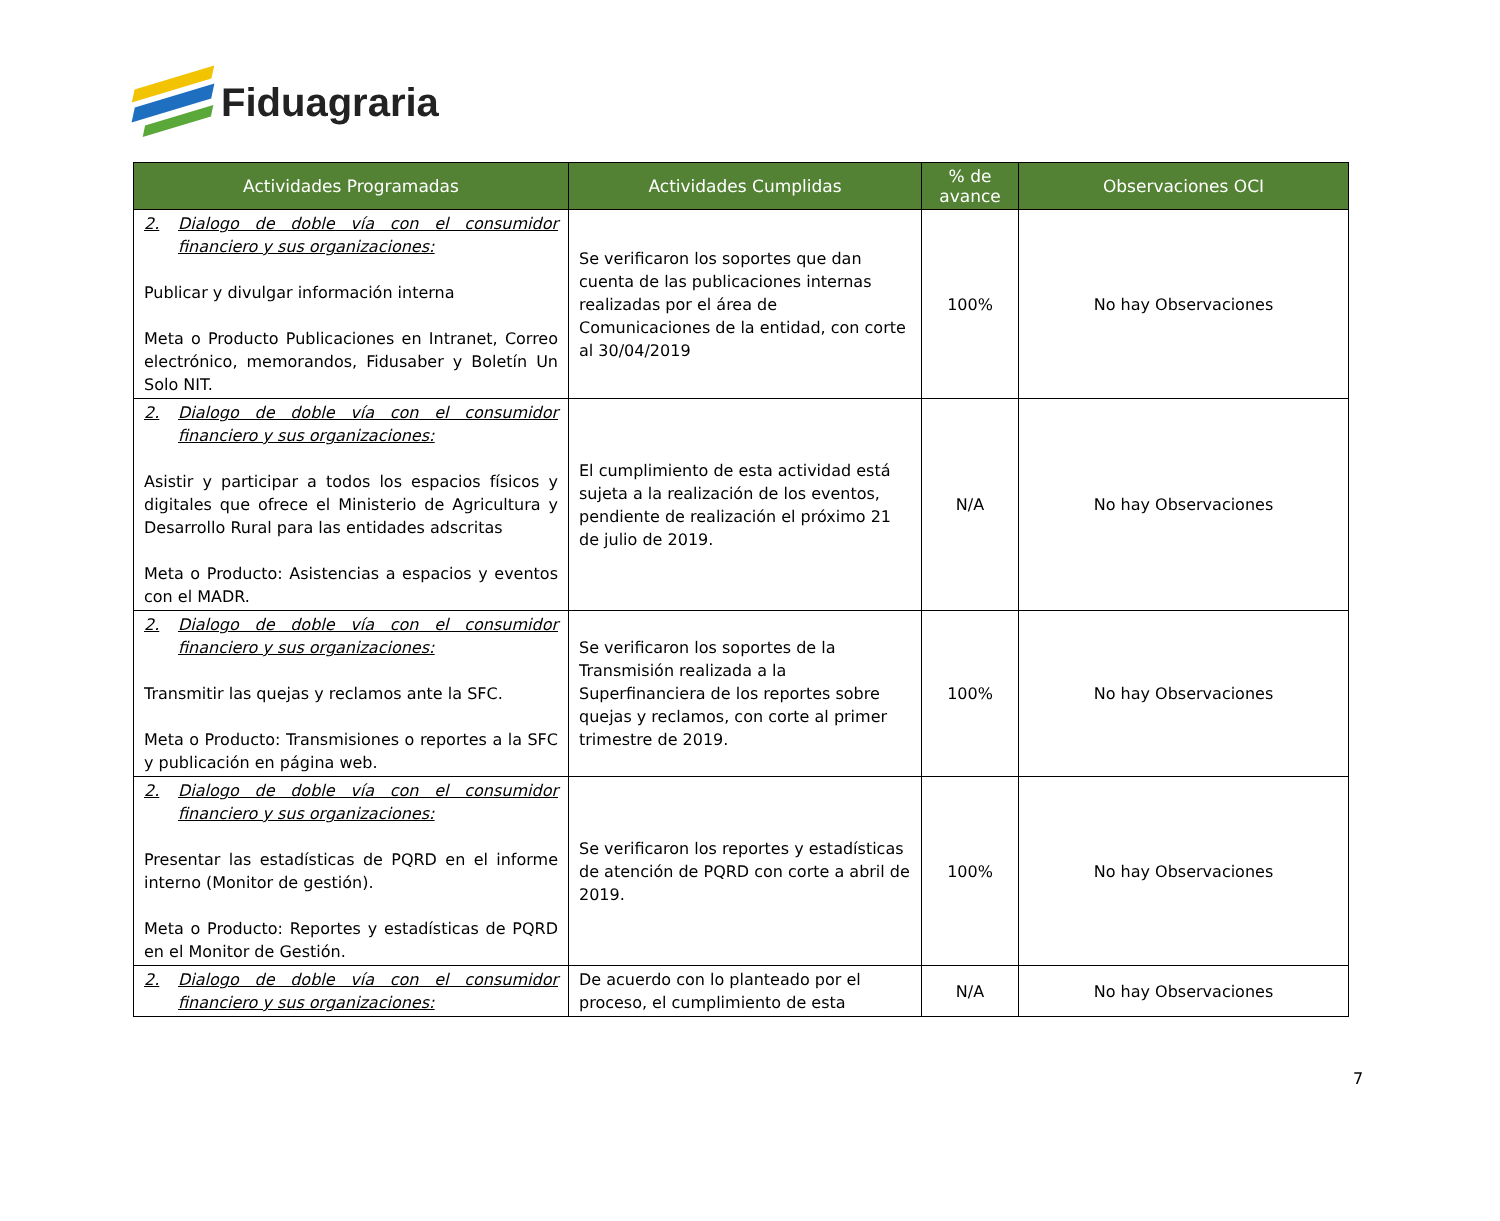Fiduagraria
| Actividades Programadas | Actividades Cumplidas | % de avance | Observaciones OCI |
| --- | --- | --- | --- |
| 2. Dialogo de doble vía con el consumidor financiero y sus organizaciones: Publicar y divulgar información interna Meta o Producto Publicaciones en Intranet, Correo electrónico, memorandos, Fidusaber y Boletín Un Solo NIT. | Se verificaron los soportes que dan cuenta de las publicaciones internas realizadas por el área de Comunicaciones de la entidad, con corte al 30/04/2019 | 100% | No hay Observaciones |
| 2. Dialogo de doble vía con el consumidor financiero y sus organizaciones: Asistir y participar a todos los espacios físicos y digitales que ofrece el Ministerio de Agricultura y Desarrollo Rural para las entidades adscritas Meta o Producto: Asistencias a espacios y eventos con el MADR. | El cumplimiento de esta actividad está sujeta a la realización de los eventos, pendiente de realización el próximo 21 de julio de 2019. | N/A | No hay Observaciones |
| 2. Dialogo de doble vía con el consumidor financiero y sus organizaciones: Transmitir las quejas y reclamos ante la SFC. Meta o Producto: Transmisiones o reportes a la SFC y publicación en página web. | Se verificaron los soportes de la Transmisión realizada a la Superfinanciera de los reportes sobre quejas y reclamos, con corte al primer trimestre de 2019. | 100% | No hay Observaciones |
| 2. Dialogo de doble vía con el consumidor financiero y sus organizaciones: Presentar las estadísticas de PQRD en el informe interno (Monitor de gestión). Meta o Producto: Reportes y estadísticas de PQRD en el Monitor de Gestión. | Se verificaron los reportes y estadísticas de atención de PQRD con corte a abril de 2019. | 100% | No hay Observaciones |
| 2. Dialogo de doble vía con el consumidor financiero y sus organizaciones: | De acuerdo con lo planteado por el proceso, el cumplimiento de esta | N/A | No hay Observaciones |
7